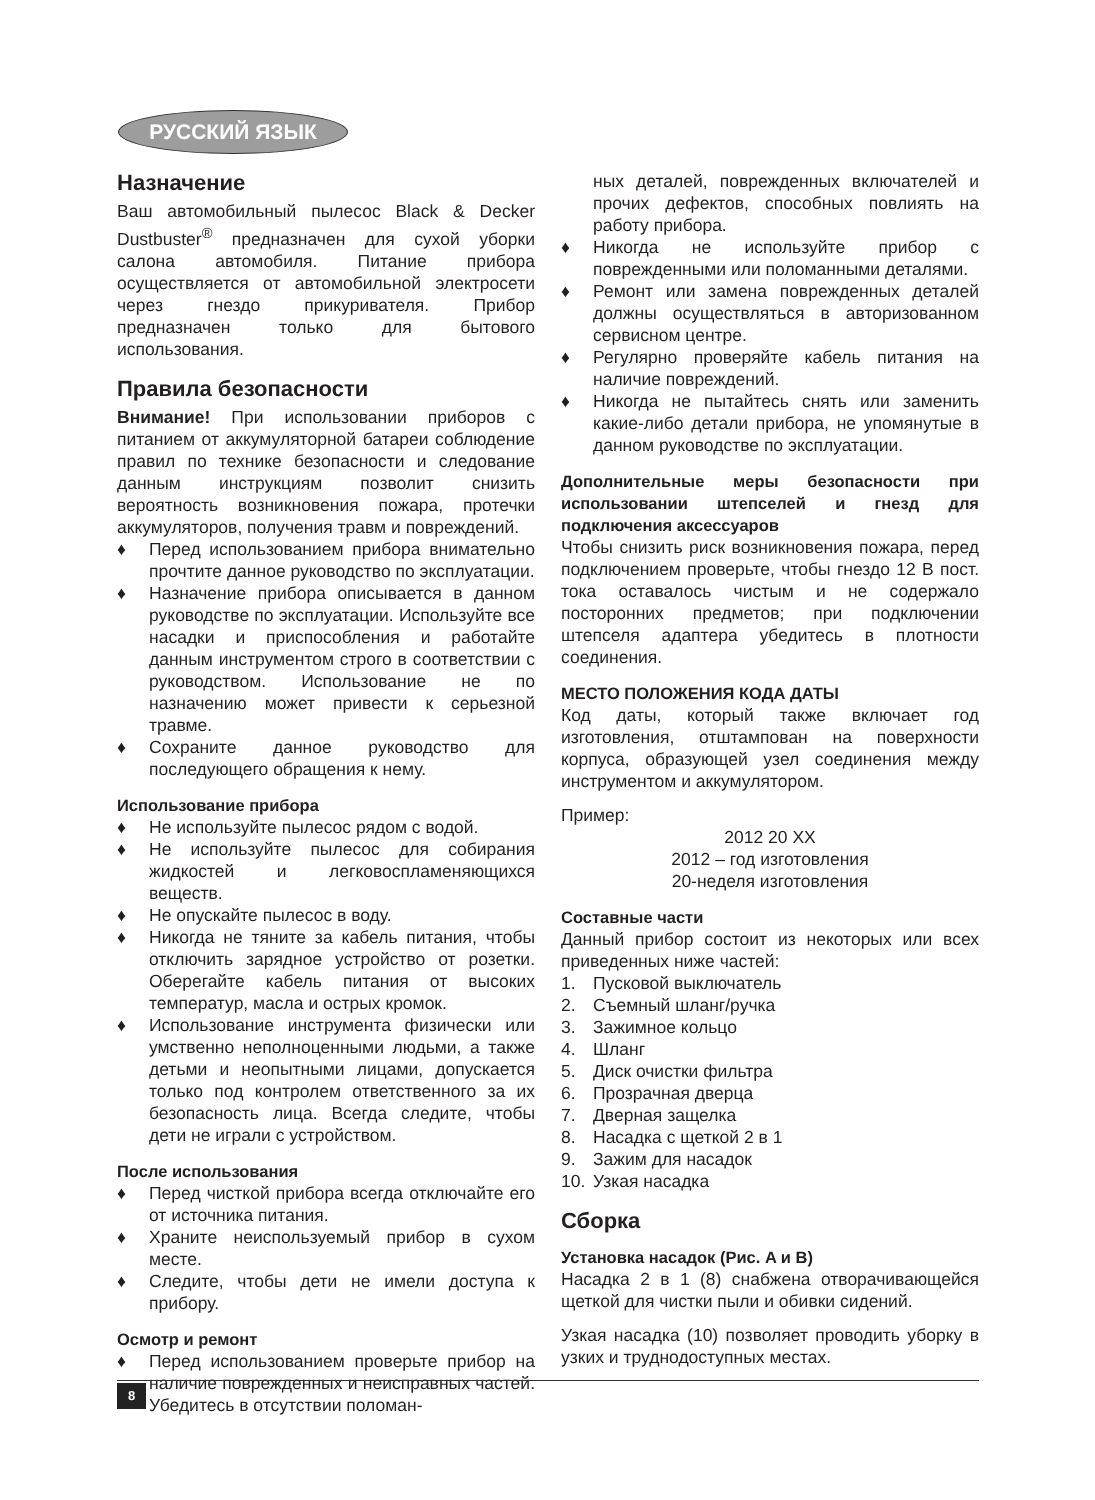РУССКИЙ ЯЗЫК
Назначение
Ваш автомобильный пылесос Black & Decker Dustbuster<sup>®</sup> предназначен для сухой уборки салона автомобиля. Питание прибора осуществляется от автомобильной электросети через гнездо прикуривателя. Прибор предназначен только для бытового использования.
Правила безопасности
Внимание! При использовании приборов с питанием от аккумуляторной батареи соблюдение правил по технике безопасности и следование данным инструкциям позволит снизить вероятность возникновения пожара, протечки аккумуляторов, получения травм и повреждений.
♦ Перед использованием прибора внимательно прочтите данное руководство по эксплуатации.
♦ Назначение прибора описывается в данном руководстве по эксплуатации. Используйте все насадки и приспособления и работайте данным инструментом строго в соответствии с руководством. Использование не по назначению может привести к серьезной травме.
♦ Сохраните данное руководство для последующего обращения к нему.
Использование прибора
♦ Не используйте пылесос рядом с водой.
♦ Не используйте пылесос для собирания жидкостей и легковоспламеняющихся веществ.
♦ Не опускайте пылесос в воду.
♦ Никогда не тяните за кабель питания, чтобы отключить зарядное устройство от розетки. Оберегайте кабель питания от высоких температур, масла и острых кромок.
♦ Использование инструмента физически или умственно неполноценными людьми, а также детьми и неопытными лицами, допускается только под контролем ответственного за их безопасность лица. Всегда следите, чтобы дети не играли с устройством.
После использования
♦ Перед чисткой прибора всегда отключайте его от источника питания.
♦ Храните неиспользуемый прибор в сухом месте.
♦ Следите, чтобы дети не имели доступа к прибору.
Осмотр и ремонт
♦ Перед использованием проверьте прибор на наличие поврежденных и неисправных частей. Убедитесь в отсутствии поломан-
ных деталей, поврежденных включателей и прочих дефектов, способных повлиять на работу прибора.
♦ Никогда не используйте прибор с поврежденными или поломанными деталями.
♦ Ремонт или замена поврежденных деталей должны осуществляться в авторизованном сервисном центре.
♦ Регулярно проверяйте кабель питания на наличие повреждений.
♦ Никогда не пытайтесь снять или заменить какие-либо детали прибора, не упомянутые в данном руководстве по эксплуатации.
Дополнительные меры безопасности при использовании штепселей и гнезд для подключения аксессуаров
Чтобы снизить риск возникновения пожара, перед подключением проверьте, чтобы гнездо 12 В пост. тока оставалось чистым и не содержало посторонних предметов; при подключении штепселя адаптера убедитесь в плотности соединения.
МЕСТО ПОЛОЖЕНИЯ КОДА ДАТЫ
Код даты, который также включает год изготовления, отштампован на поверхности корпуса, образующей узел соединения между инструментом и аккумулятором.
Пример:
2012 20 XX
2012 – год изготовления
20-неделя изготовления
Составные части
Данный прибор состоит из некоторых или всех приведенных ниже частей:
1. Пусковой выключатель
2. Съемный шланг/ручка
3. Зажимное кольцо
4. Шланг
5. Диск очистки фильтра
6. Прозрачная дверца
7. Дверная защелка
8. Насадка с щеткой 2 в 1
9. Зажим для насадок
10. Узкая насадка
Сборка
Установка насадок (Рис. A и B)
Насадка 2 в 1 (8) снабжена отворачивающейся щеткой для чистки пыли и обивки сидений.
Узкая насадка (10) позволяет проводить уборку в узких и труднодоступных местах.
8